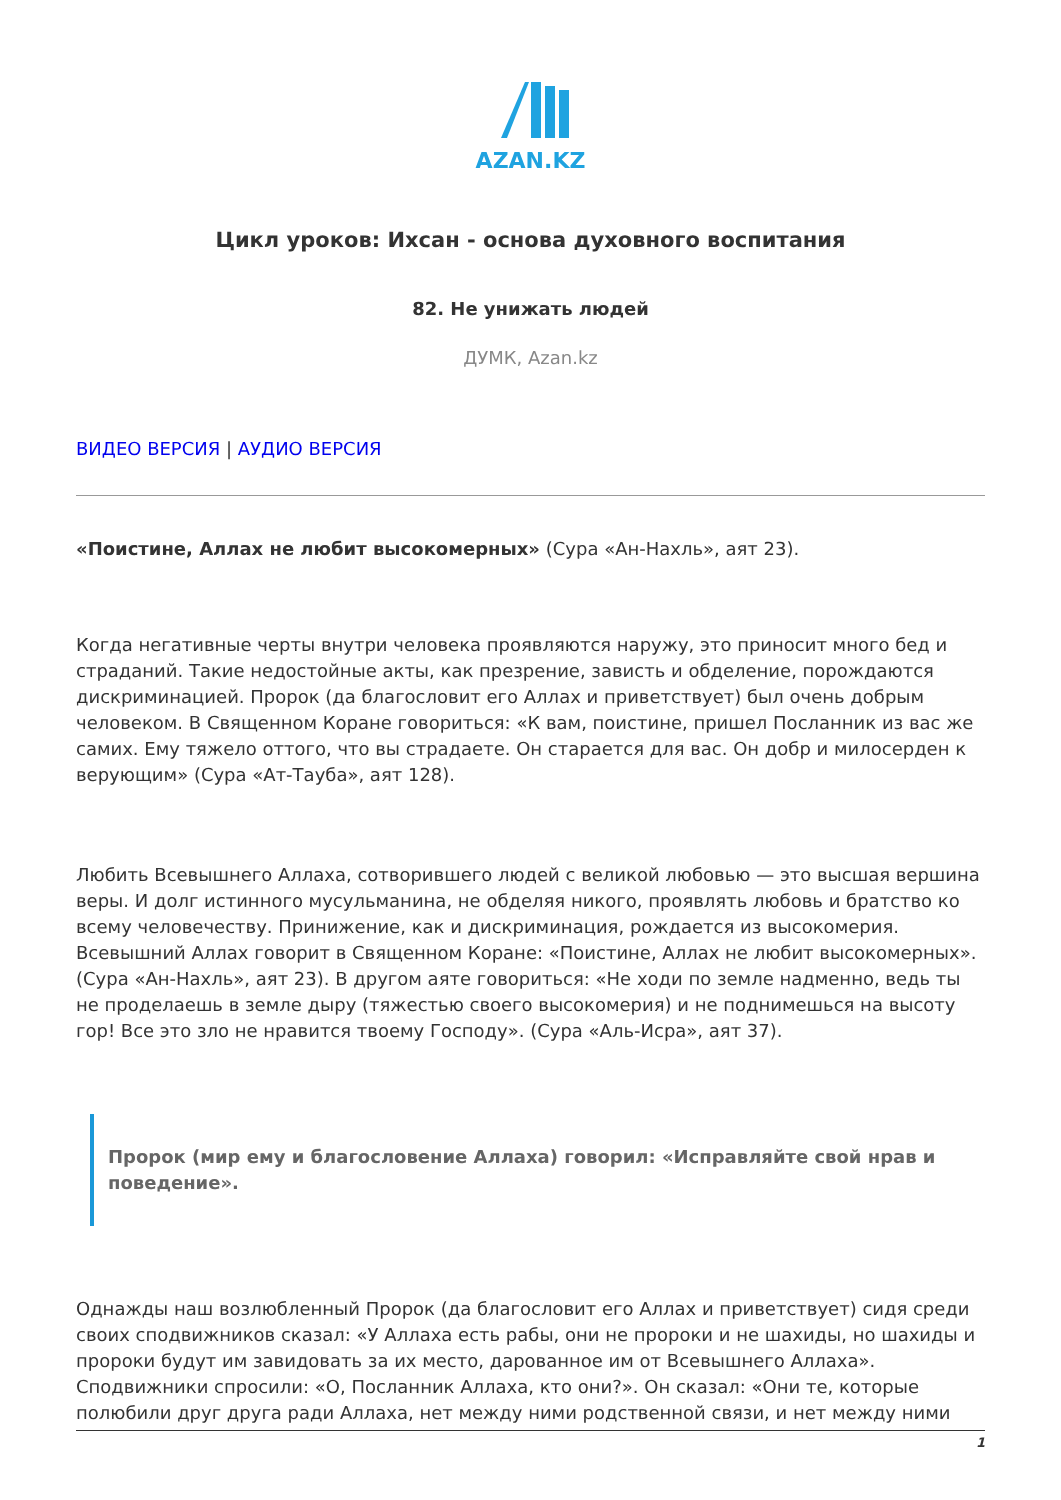AZAN.KZ
Цикл уроков: Ихсан - основа духовного воспитания
82. Не унижать людей
ДУМК, Azan.kz
ВИДЕО ВЕРСИЯ | АУДИО ВЕРСИЯ
«Поистине, Аллах не любит высокомерных» (Сура «Ан-Нахль», аят 23).
Когда негативные черты внутри человека проявляются наружу, это приносит много бед и страданий. Такие недостойные акты, как презрение, зависть и обделение, порождаются дискриминацией. Пророк (да благословит его Аллах и приветствует) был очень добрым человеком. В Священном Коране говориться: «К вам, поистине, пришел Посланник из вас же самих. Ему тяжело оттого, что вы страдаете. Он старается для вас. Он добр и милосерден к верующим» (Сура «Ат-Тауба», аят 128).
Любить Всевышнего Аллаха, сотворившего людей с великой любовью — это высшая вершина веры. И долг истинного мусульманина, не обделяя никого, проявлять любовь и братство ко всему человечеству. Принижение, как и дискриминация, рождается из высокомерия. Всевышний Аллах говорит в Священном Коране: «Поистине, Аллах не любит высокомерных». (Сура «Ан-Нахль», аят 23). В другом аяте говориться: «Не ходи по земле надменно, ведь ты не проделаешь в земле дыру (тяжестью своего высокомерия) и не поднимешься на высоту гор! Все это зло не нравится твоему Господу». (Сура «Аль-Исра», аят 37).
Пророк (мир ему и благословение Аллаха) говорил: «Исправляйте свой нрав и поведение».
Однажды наш возлюбленный Пророк (да благословит его Аллах и приветствует) сидя среди своих сподвижников сказал: «У Аллаха есть рабы, они не пророки и не шахиды, но шахиды и пророки будут им завидовать за их место, дарованное им от Всевышнего Аллаха». Сподвижники спросили: «О, Посланник Аллаха, кто они?». Он сказал: «Они те, которые полюбили друг друга ради Аллаха, нет между ними родственной связи, и нет между ними
1